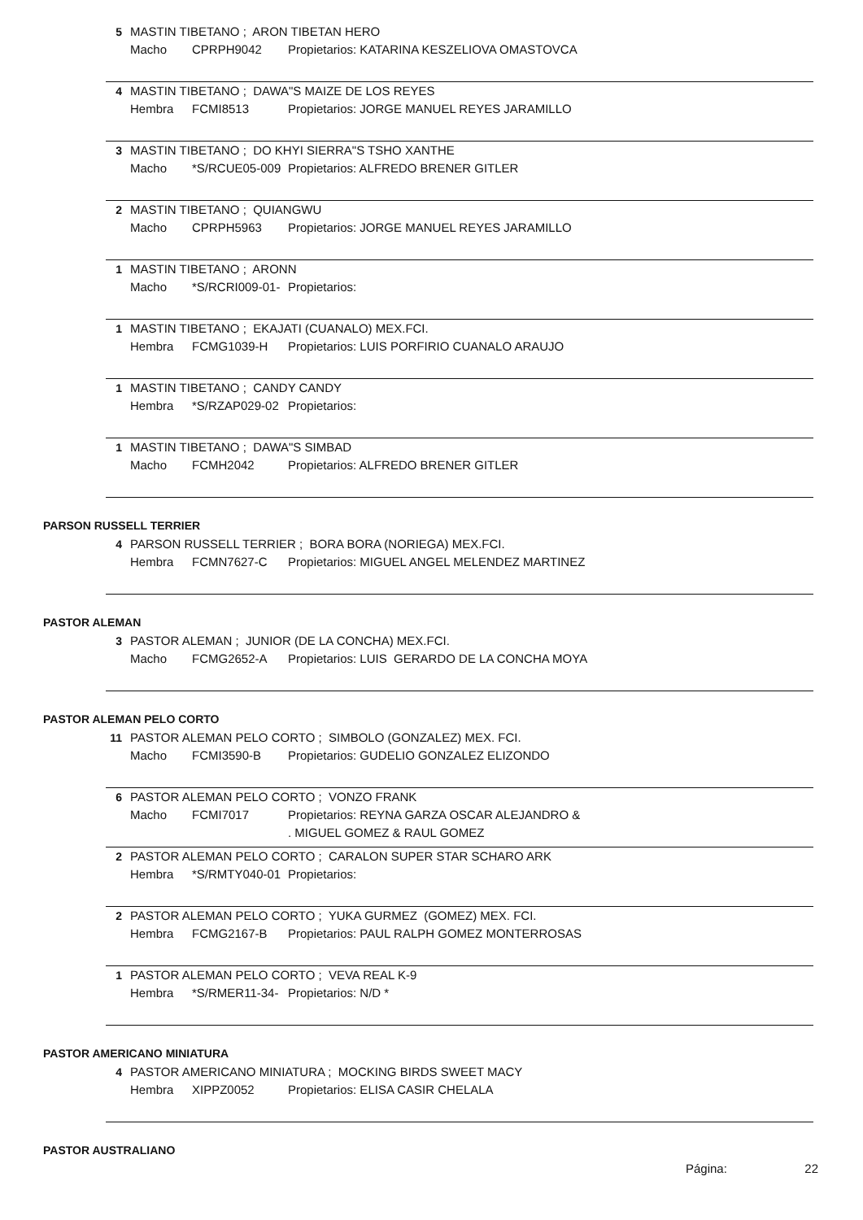5 MASTIN TIBETANO ; ARON TIBETAN HERO
Macho CPRPH9042 Propietarios: KATARINA KESZELIOVA OMASTOVCA
4 MASTIN TIBETANO ; DAWA"S MAIZE DE LOS REYES
Hembra FCMI8513 Propietarios: JORGE MANUEL REYES JARAMILLO
3 MASTIN TIBETANO ; DO KHYI SIERRA"S TSHO XANTHE
Macho *S/RCUE05-009 Propietarios: ALFREDO BRENER GITLER
2 MASTIN TIBETANO ; QUIANGWU
Macho CPRPH5963 Propietarios: JORGE MANUEL REYES JARAMILLO
1 MASTIN TIBETANO ; ARONN
Macho *S/RCRI009-01- Propietarios:
1 MASTIN TIBETANO ; EKAJATI (CUANALO) MEX.FCI.
Hembra FCMG1039-H Propietarios: LUIS PORFIRIO CUANALO ARAUJO
1 MASTIN TIBETANO ; CANDY CANDY
Hembra *S/RZAP029-02 Propietarios:
1 MASTIN TIBETANO ; DAWA"S SIMBAD
Macho FCMH2042 Propietarios: ALFREDO BRENER GITLER
PARSON RUSSELL TERRIER
4 PARSON RUSSELL TERRIER ; BORA BORA (NORIEGA) MEX.FCI.
Hembra FCMN7627-C Propietarios: MIGUEL ANGEL MELENDEZ MARTINEZ
PASTOR ALEMAN
3 PASTOR ALEMAN ; JUNIOR (DE LA CONCHA) MEX.FCI.
Macho FCMG2652-A Propietarios: LUIS GERARDO DE LA CONCHA MOYA
PASTOR ALEMAN PELO CORTO
11 PASTOR ALEMAN PELO CORTO ; SIMBOLO (GONZALEZ) MEX. FCI.
Macho FCMI3590-B Propietarios: GUDELIO GONZALEZ ELIZONDO
6 PASTOR ALEMAN PELO CORTO ; VONZO FRANK
Macho FCMI7017 Propietarios: REYNA GARZA OSCAR ALEJANDRO &
. MIGUEL GOMEZ & RAUL GOMEZ
2 PASTOR ALEMAN PELO CORTO ; CARALON SUPER STAR SCHARO ARK
Hembra *S/RMTY040-01 Propietarios:
2 PASTOR ALEMAN PELO CORTO ; YUKA GURMEZ (GOMEZ) MEX. FCI.
Hembra FCMG2167-B Propietarios: PAUL RALPH GOMEZ MONTERROSAS
1 PASTOR ALEMAN PELO CORTO ; VEVA REAL K-9
Hembra *S/RMER11-34- Propietarios: N/D *
PASTOR AMERICANO MINIATURA
4 PASTOR AMERICANO MINIATURA ; MOCKING BIRDS SWEET MACY
Hembra XIPPZ0052 Propietarios: ELISA CASIR CHELALA
PASTOR AUSTRALIANO
Página: 22